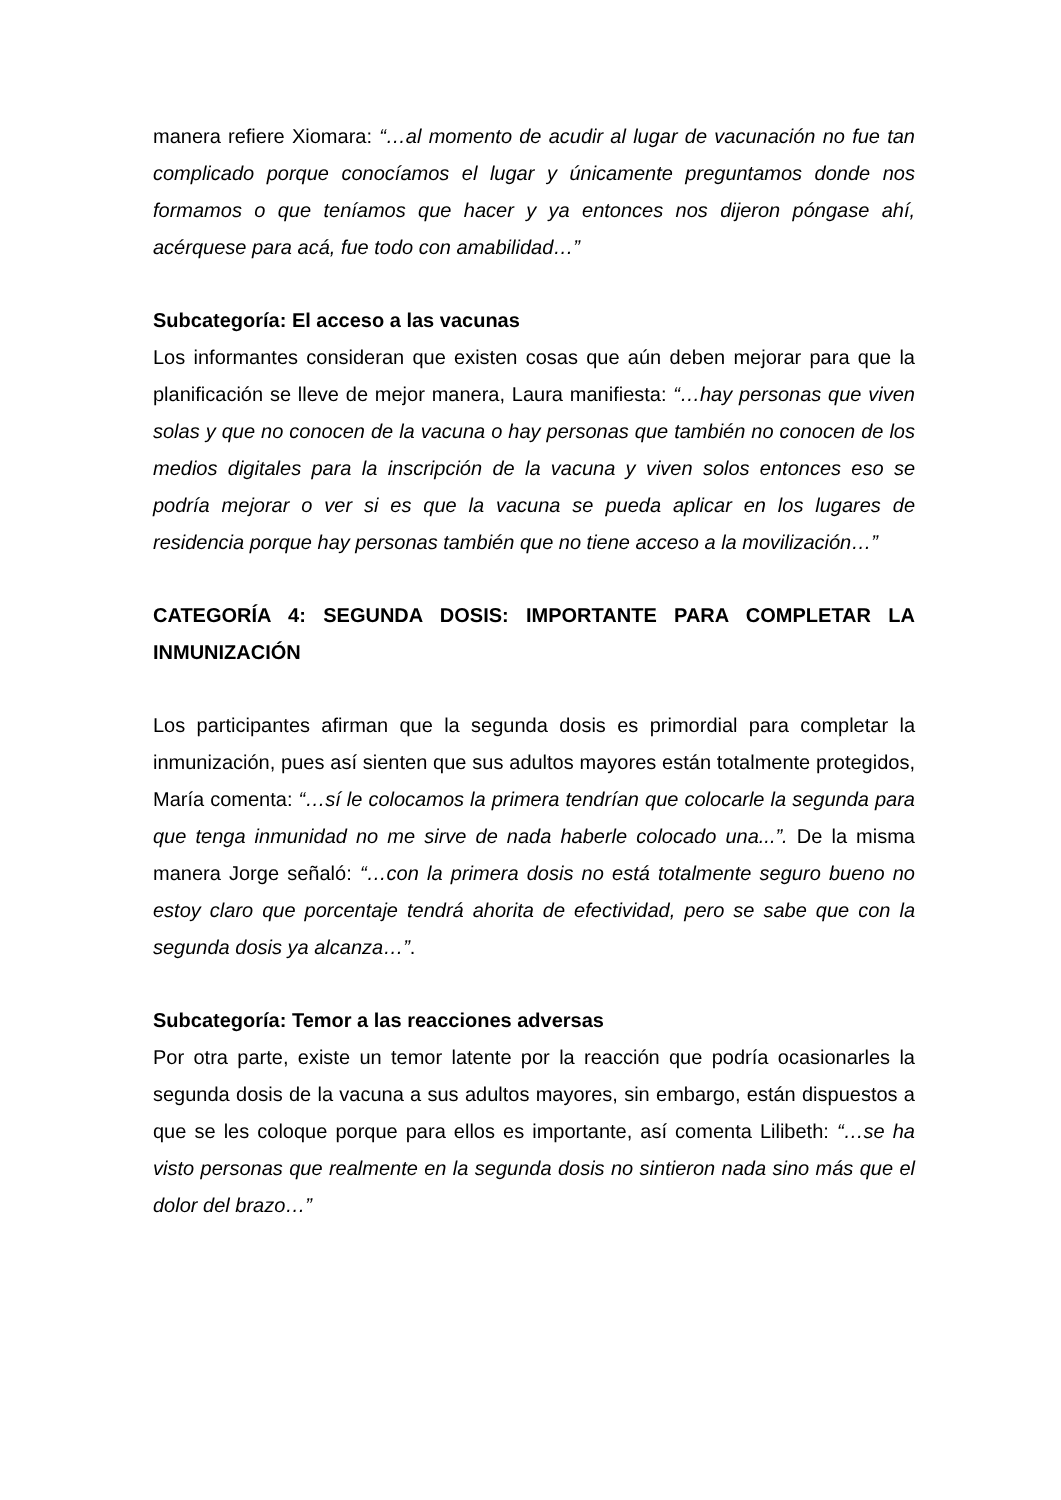manera refiere Xiomara: “…al momento de acudir al lugar de vacunación no fue tan complicado porque conocíamos el lugar y únicamente preguntamos donde nos formamos o que teníamos que hacer y ya entonces nos dijeron póngase ahí, acérquese para acá, fue todo con amabilidad…”
Subcategoría: El acceso a las vacunas
Los informantes consideran que existen cosas que aún deben mejorar para que la planificación se lleve de mejor manera, Laura manifiesta: “…hay personas que viven solas y que no conocen de la vacuna o hay personas que también no conocen de los medios digitales para la inscripción de la vacuna y viven solos entonces eso se podría mejorar o ver si es que la vacuna se pueda aplicar en los lugares de residencia porque hay personas también que no tiene acceso a la movilización…”
CATEGORÍA 4: SEGUNDA DOSIS: IMPORTANTE PARA COMPLETAR LA INMUNIZACIÓN
Los participantes afirman que la segunda dosis es primordial para completar la inmunización, pues así sienten que sus adultos mayores están totalmente protegidos, María comenta: “…sí le colocamos la primera tendrían que colocarle la segunda para que tenga inmunidad no me sirve de nada haberle colocado una...”. De la misma manera Jorge señaló: “…con la primera dosis no está totalmente seguro bueno no estoy claro que porcentaje tendrá ahorita de efectividad, pero se sabe que con la segunda dosis ya alcanza…”.
Subcategoría: Temor a las reacciones adversas
Por otra parte, existe un temor latente por la reacción que podría ocasionarles la segunda dosis de la vacuna a sus adultos mayores, sin embargo, están dispuestos a que se les coloque porque para ellos es importante, así comenta Lilibeth: “…se ha visto personas que realmente en la segunda dosis no sintieron nada sino más que el dolor del brazo…”